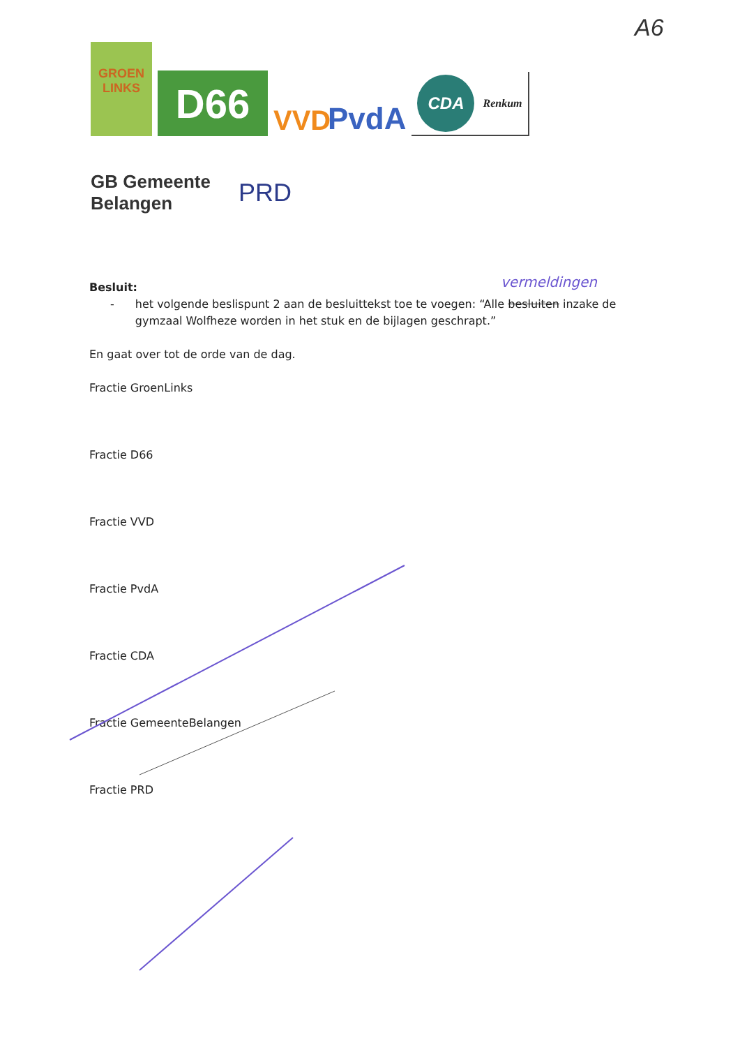A6
GROEN
LINKS
D66
VVD
PvdA
CDA Renkum
GB Gemeente
Belangen
PRD
vermeldingen Besluit:
- het volgende beslispunt 2 aan de besluittekst toe te voegen: “Alle besluiten inzake de gymzaal Wolfheze worden in het stuk en de bijlagen geschrapt.”
En gaat over tot de orde van de dag.
Fractie GroenLinks
Fractie D66
Fractie VVD
Fractie PvdA
Fractie CDA
Fractie GemeenteBelangen
Fractie PRD